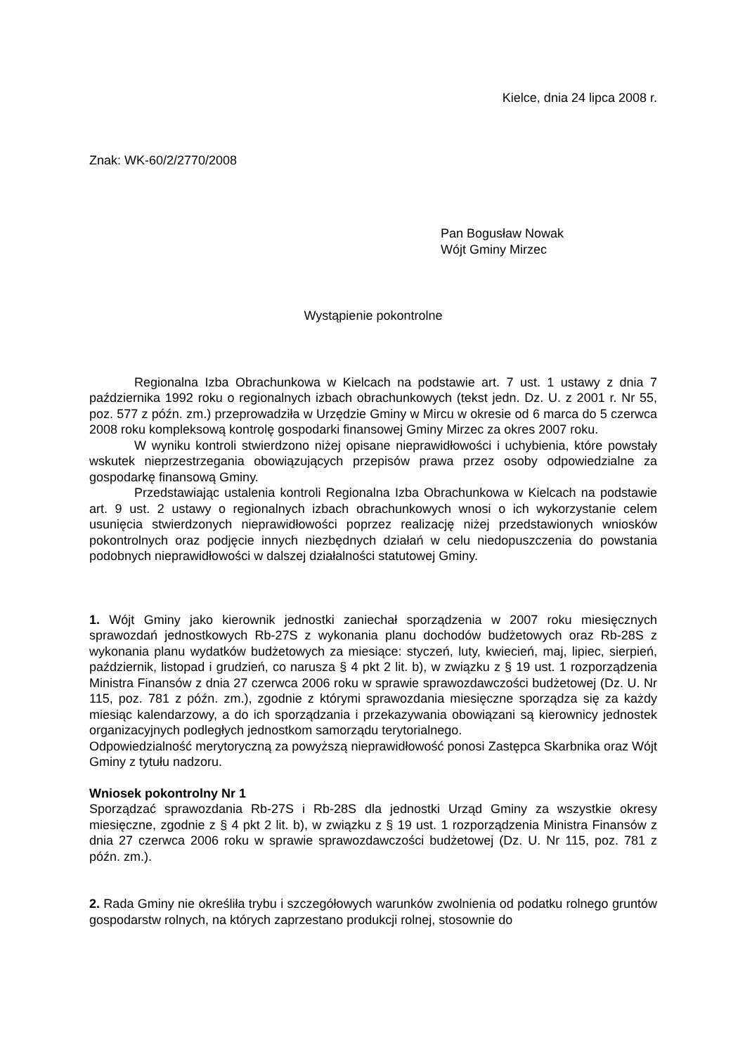Kielce, dnia 24 lipca 2008 r.
Znak: WK-60/2/2770/2008
Pan Bogusław Nowak
Wójt Gminy Mirzec
Wystąpienie pokontrolne
Regionalna Izba Obrachunkowa w Kielcach na podstawie art. 7 ust. 1 ustawy z dnia 7 października 1992 roku o regionalnych izbach obrachunkowych (tekst jedn. Dz. U. z 2001 r. Nr 55, poz. 577 z późn. zm.) przeprowadziła w Urzędzie Gminy w Mircu w okresie od 6 marca do 5 czerwca 2008 roku kompleksową kontrolę gospodarki finansowej Gminy Mirzec za okres 2007 roku.
W wyniku kontroli stwierdzono niżej opisane nieprawidłowości i uchybienia, które powstały wskutek nieprzestrzegania obowiązujących przepisów prawa przez osoby odpowiedzialne za gospodarkę finansową Gminy.
Przedstawiając ustalenia kontroli Regionalna Izba Obrachunkowa w Kielcach na podstawie art. 9 ust. 2 ustawy o regionalnych izbach obrachunkowych wnosi o ich wykorzystanie celem usunięcia stwierdzonych nieprawidłowości poprzez realizację niżej przedstawionych wniosków pokontrolnych oraz podjęcie innych niezbędnych działań w celu niedopuszczenia do powstania podobnych nieprawidłowości w dalszej działalności statutowej Gminy.
1. Wójt Gminy jako kierownik jednostki zaniechał sporządzenia w 2007 roku miesięcznych sprawozdań jednostkowych Rb-27S z wykonania planu dochodów budżetowych oraz Rb-28S z wykonania planu wydatków budżetowych za miesiące: styczeń, luty, kwiecień, maj, lipiec, sierpień, październik, listopad i grudzień, co narusza § 4 pkt 2 lit. b), w związku z § 19 ust. 1 rozporządzenia Ministra Finansów z dnia 27 czerwca 2006 roku w sprawie sprawozdawczości budżetowej (Dz. U. Nr 115, poz. 781 z późn. zm.), zgodnie z którymi sprawozdania miesięczne sporządza się za każdy miesiąc kalendarzowy, a do ich sporządzania i przekazywania obowiązani są kierownicy jednostek organizacyjnych podległych jednostkom samorządu terytorialnego.
Odpowiedzialność merytoryczną za powyższą nieprawidłowość ponosi Zastępca Skarbnika oraz Wójt Gminy z tytułu nadzoru.
Wniosek pokontrolny Nr 1
Sporządzać sprawozdania Rb-27S i Rb-28S dla jednostki Urząd Gminy za wszystkie okresy miesięczne, zgodnie z § 4 pkt 2 lit. b), w związku z § 19 ust. 1 rozporządzenia Ministra Finansów z dnia 27 czerwca 2006 roku w sprawie sprawozdawczości budżetowej (Dz. U. Nr 115, poz. 781 z późn. zm.).
2. Rada Gminy nie określiła trybu i szczegółowych warunków zwolnienia od podatku rolnego gruntów gospodarstw rolnych, na których zaprzestano produkcji rolnej, stosownie do